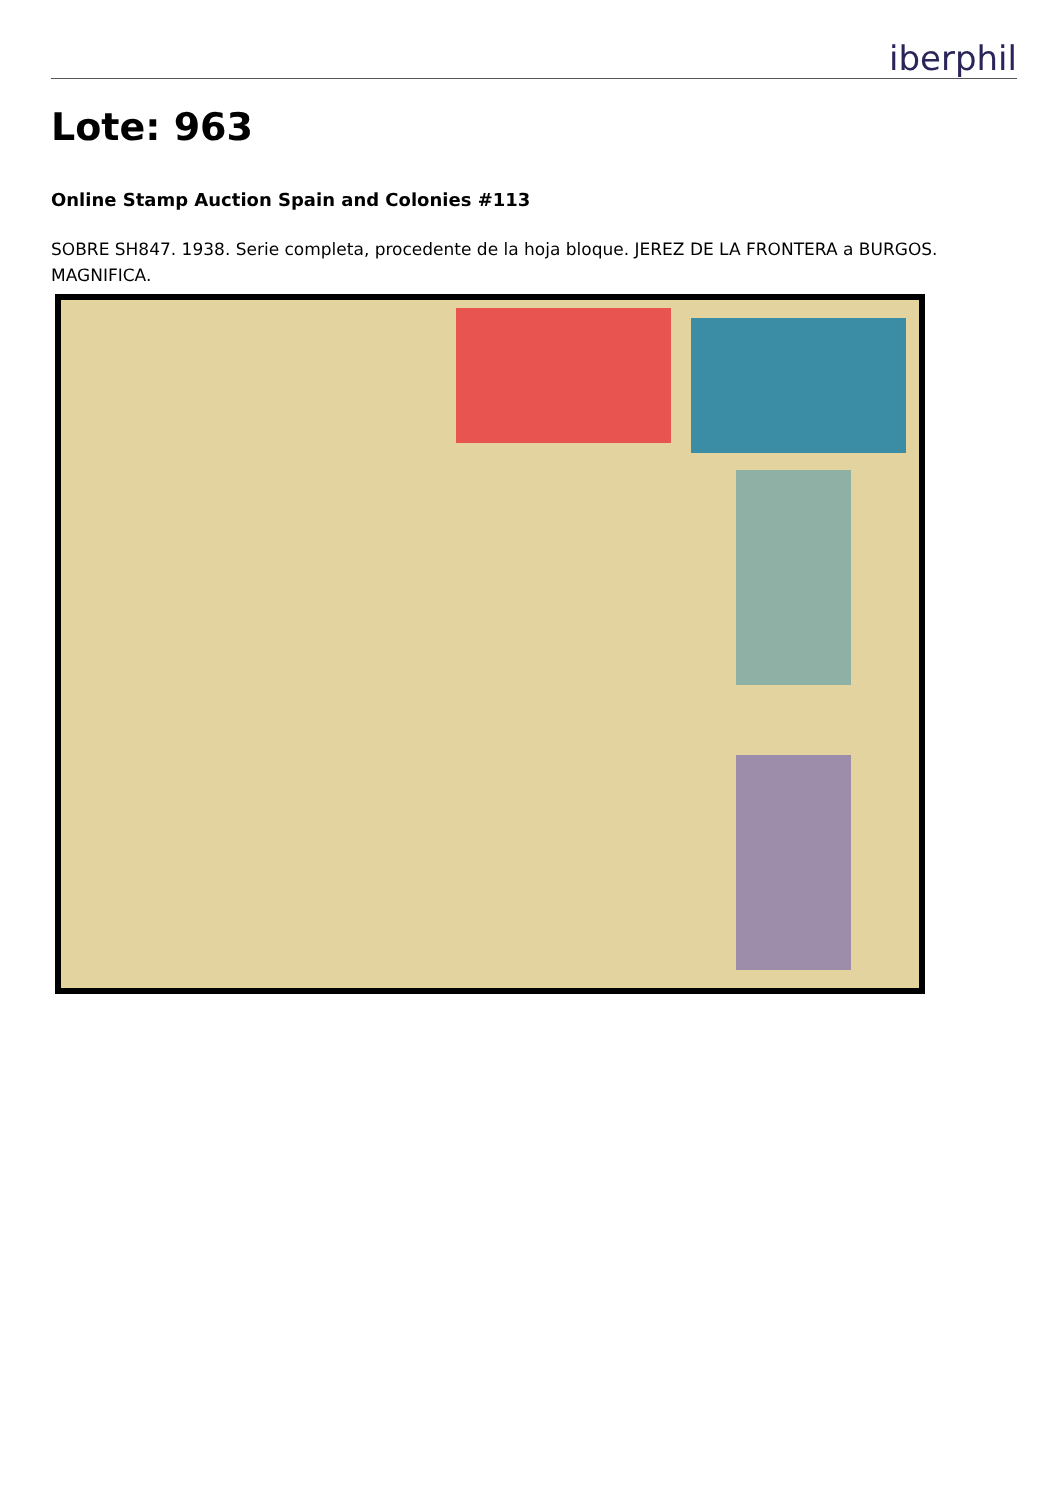iberphil
Lote: 963
Online Stamp Auction Spain and Colonies #113
SOBRE SH847. 1938. Serie completa, procedente de la hoja bloque. JEREZ DE LA FRONTERA a BURGOS. MAGNIFICA.